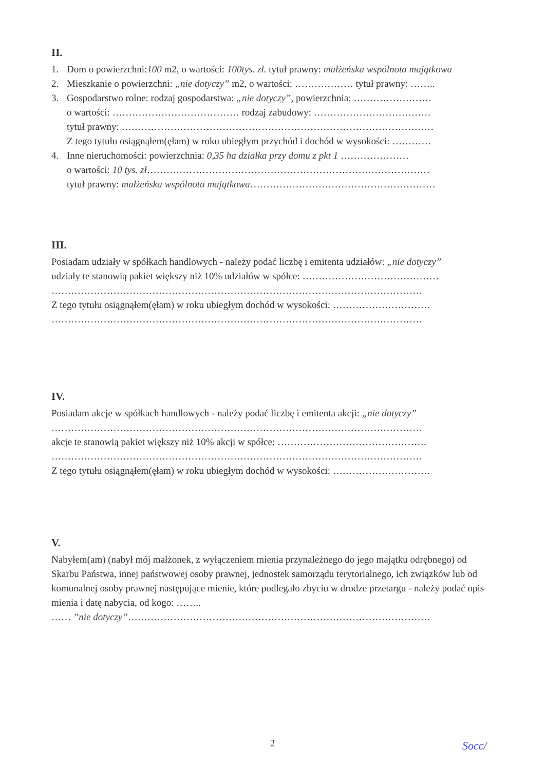II.
1. Dom o powierzchni:100 m2, o wartości: 100tys. zł. tytuł prawny: małżeńska wspólnota majątkowa
2. Mieszkanie o powierzchni: „nie dotyczy” m2, o wartości: ……………… tytuł prawny: ……..
3. Gospodarstwo rolne: rodzaj gospodarstwa: „nie dotyczy”, powierzchnia: ……………………
o wartości: ………………………………… rodzaj zabudowy: ………………………………
tytuł prawny: ……………………………………………………………………………………
Z tego tytułu osiągnąłem(ęłam) w roku ubiegłym przychód i dochód w wysokości: …………
4. Inne nieruchomości: powierzchnia: 0,35 ha działka przy domu z pkt 1 …………………
o wartości: 10 tys. zł……………………………………………………………………………
tytuł prawny: małżeńska wspólnota majątkowa…………………………………………………
III.
Posiadam udziały w spółkach handlowych - należy podać liczbę i emitenta udziałów: „nie dotyczy”
udziały te stanowią pakiet większy niż 10% udziałów w spółce: ……………………………………
……………………………………………………………………………………………………
Z tego tytułu osiągnąłem(ęłam) w roku ubiegłym dochód w wysokości: …………………………
……………………………………………………………………………………………………
IV.
Posiadam akcje w spółkach handlowych - należy podać liczbę i emitenta akcji: „nie dotyczy”
……………………………………………………………………………………………………
akcje te stanowią pakiet większy niż 10% akcji w spółce: ……………………………………….
……………………………………………………………………………………………………
Z tego tytułu osiągnąłem(ęłam) w roku ubiegłym dochód w wysokości: …………………………
V.
Nabyłem(am) (nabył mój małżonek, z wyłączeniem mienia przynależnego do jego majątku odrębnego) od Skarbu Państwa, innej państwowej osoby prawnej, jednostek samorządu terytorialnego, ich związków lub od komunalnej osoby prawnej następujące mienie, które podlegało zbyciu w drodze przetargu - należy podać opis mienia i datę nabycia, od kogo: ……..
…… ”nie dotyczy”…………………………………………………………………………………
2 Socc/